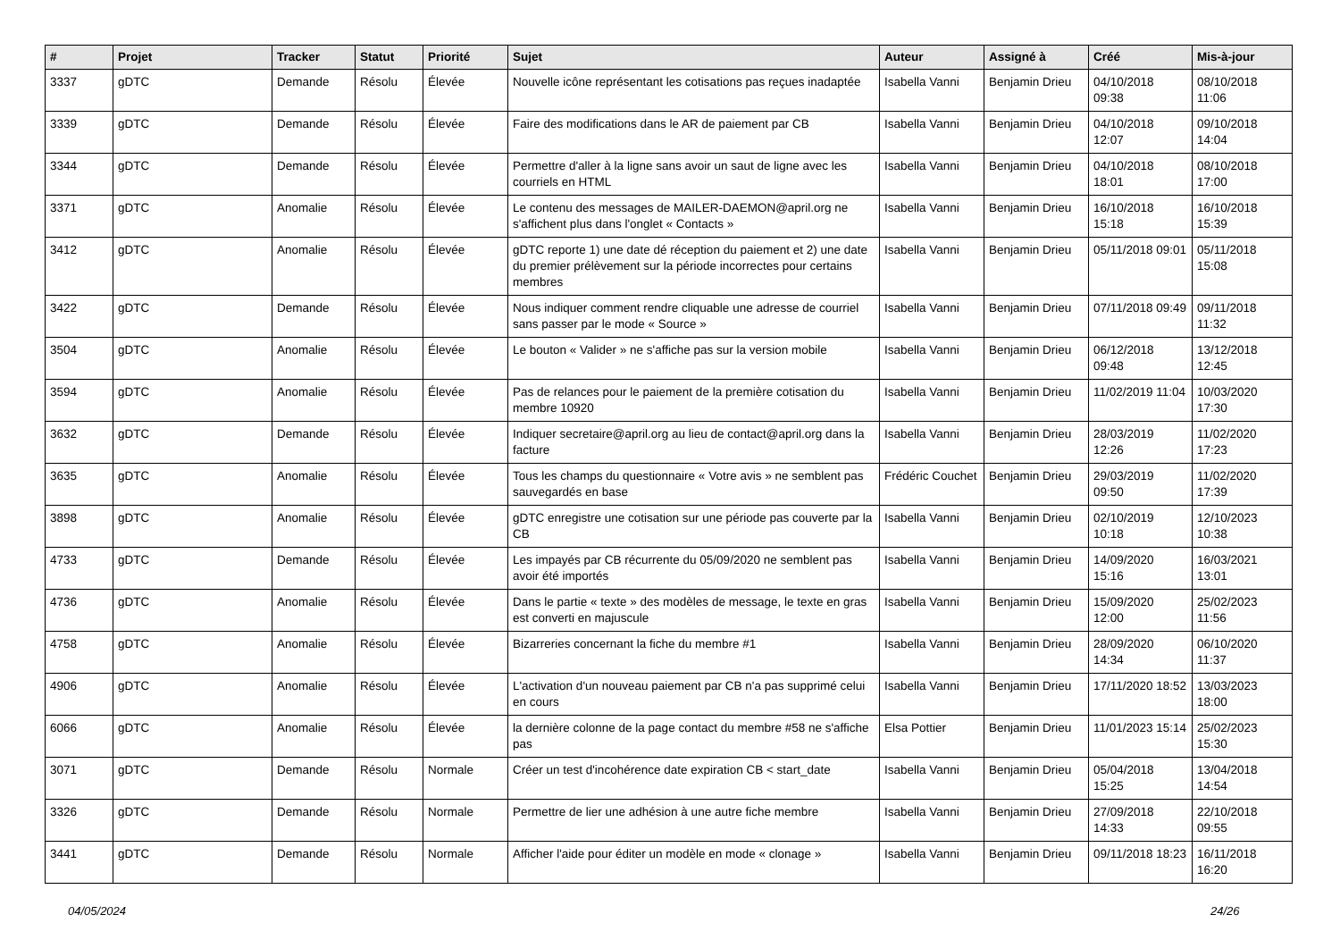| # | Projet | Tracker | Statut | Priorité | Sujet | Auteur | Assigné à | Créé | Mis-à-jour |
| --- | --- | --- | --- | --- | --- | --- | --- | --- | --- |
| 3337 | gDTC | Demande | Résolu | Élevée | Nouvelle icône représentant les cotisations pas reçues inadaptée | Isabella Vanni | Benjamin Drieu | 04/10/2018 09:38 | 08/10/2018 11:06 |
| 3339 | gDTC | Demande | Résolu | Élevée | Faire des modifications dans le AR de paiement par CB | Isabella Vanni | Benjamin Drieu | 04/10/2018 12:07 | 09/10/2018 14:04 |
| 3344 | gDTC | Demande | Résolu | Élevée | Permettre d'aller à la ligne sans avoir un saut de ligne avec les courriels en HTML | Isabella Vanni | Benjamin Drieu | 04/10/2018 18:01 | 08/10/2018 17:00 |
| 3371 | gDTC | Anomalie | Résolu | Élevée | Le contenu des messages de MAILER-DAEMON@april.org ne s'affichent plus dans l'onglet « Contacts » | Isabella Vanni | Benjamin Drieu | 16/10/2018 15:18 | 16/10/2018 15:39 |
| 3412 | gDTC | Anomalie | Résolu | Élevée | gDTC reporte 1) une date dé réception du paiement et 2) une date du premier prélèvement sur la période incorrectes pour certains membres | Isabella Vanni | Benjamin Drieu | 05/11/2018 09:01 | 05/11/2018 15:08 |
| 3422 | gDTC | Demande | Résolu | Élevée | Nous indiquer comment rendre cliquable une adresse de courriel sans passer par le mode « Source » | Isabella Vanni | Benjamin Drieu | 07/11/2018 09:49 | 09/11/2018 11:32 |
| 3504 | gDTC | Anomalie | Résolu | Élevée | Le bouton « Valider » ne s'affiche pas sur la version mobile | Isabella Vanni | Benjamin Drieu | 06/12/2018 09:48 | 13/12/2018 12:45 |
| 3594 | gDTC | Anomalie | Résolu | Élevée | Pas de relances pour le paiement de la première cotisation du membre 10920 | Isabella Vanni | Benjamin Drieu | 11/02/2019 11:04 | 10/03/2020 17:30 |
| 3632 | gDTC | Demande | Résolu | Élevée | Indiquer secretaire@april.org au lieu de contact@april.org dans la facture | Isabella Vanni | Benjamin Drieu | 28/03/2019 12:26 | 11/02/2020 17:23 |
| 3635 | gDTC | Anomalie | Résolu | Élevée | Tous les champs du questionnaire « Votre avis » ne semblent pas sauvegardés en base | Frédéric Couchet | Benjamin Drieu | 29/03/2019 09:50 | 11/02/2020 17:39 |
| 3898 | gDTC | Anomalie | Résolu | Élevée | gDTC enregistre une cotisation sur une période pas couverte par la CB | Isabella Vanni | Benjamin Drieu | 02/10/2019 10:18 | 12/10/2023 10:38 |
| 4733 | gDTC | Demande | Résolu | Élevée | Les impayés par CB récurrente du 05/09/2020 ne semblent pas avoir été importés | Isabella Vanni | Benjamin Drieu | 14/09/2020 15:16 | 16/03/2021 13:01 |
| 4736 | gDTC | Anomalie | Résolu | Élevée | Dans le partie « texte » des modèles de message, le texte en gras est converti en majuscule | Isabella Vanni | Benjamin Drieu | 15/09/2020 12:00 | 25/02/2023 11:56 |
| 4758 | gDTC | Anomalie | Résolu | Élevée | Bizarreries concernant la fiche du membre #1 | Isabella Vanni | Benjamin Drieu | 28/09/2020 14:34 | 06/10/2020 11:37 |
| 4906 | gDTC | Anomalie | Résolu | Élevée | L'activation d'un nouveau paiement par CB n'a pas supprimé celui en cours | Isabella Vanni | Benjamin Drieu | 17/11/2020 18:52 | 13/03/2023 18:00 |
| 6066 | gDTC | Anomalie | Résolu | Élevée | la dernière colonne de la page contact du membre #58 ne s'affiche pas | Elsa Pottier | Benjamin Drieu | 11/01/2023 15:14 | 25/02/2023 15:30 |
| 3071 | gDTC | Demande | Résolu | Normale | Créer un test d'incohérence date expiration CB < start_date | Isabella Vanni | Benjamin Drieu | 05/04/2018 15:25 | 13/04/2018 14:54 |
| 3326 | gDTC | Demande | Résolu | Normale | Permettre de lier une adhésion à une autre fiche membre | Isabella Vanni | Benjamin Drieu | 27/09/2018 14:33 | 22/10/2018 09:55 |
| 3441 | gDTC | Demande | Résolu | Normale | Afficher l'aide pour éditer un modèle en mode « clonage » | Isabella Vanni | Benjamin Drieu | 09/11/2018 18:23 | 16/11/2018 16:20 |
04/05/2024 24/26